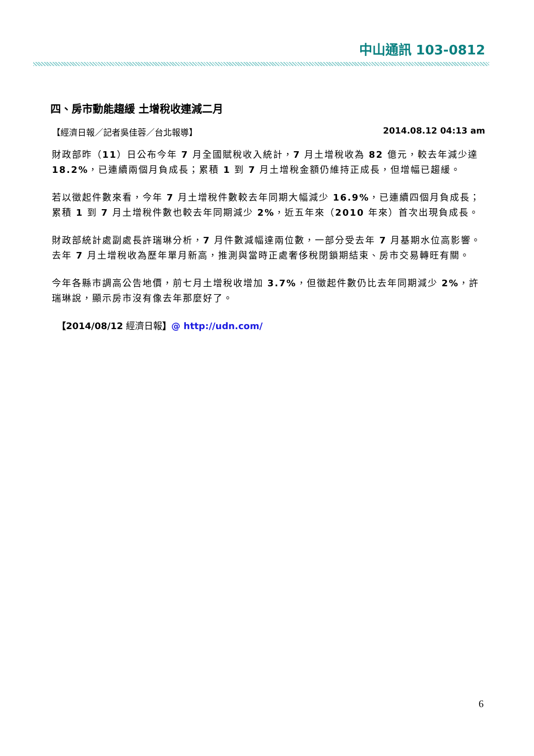中山通訊 103-0812
四、房市動能趨緩 土增稅收連減二月
【經濟日報／記者吳佳蓉／台北報導】 2014.08.12 04:13 am
財政部昨（11）日公布今年 7 月全國賦稅收入統計，7 月土增稅收為 82 億元，較去年減少達 18.2%，已連續兩個月負成長；累積 1 到 7 月土增稅金額仍維持正成長，但增幅已趨緩。
若以徵起件數來看，今年 7 月土增稅件數較去年同期大幅減少 16.9%，已連續四個月負成長；累積 1 到 7 月土增稅件數也較去年同期減少 2%，近五年來（2010 年來）首次出現負成長。
財政部統計處副處長許瑞琳分析，7 月件數減幅達兩位數，一部分受去年 7 月基期水位高影響。去年 7 月土增稅收為歷年單月新高，推測與當時正處奢侈稅閉鎖期結束、房市交易轉旺有關。
今年各縣市調高公告地價，前七月土增稅收增加 3.7%，但徵起件數仍比去年同期減少 2%，許瑞琳說，顯示房市沒有像去年那麼好了。
【2014/08/12 經濟日報】@ http://udn.com/
6